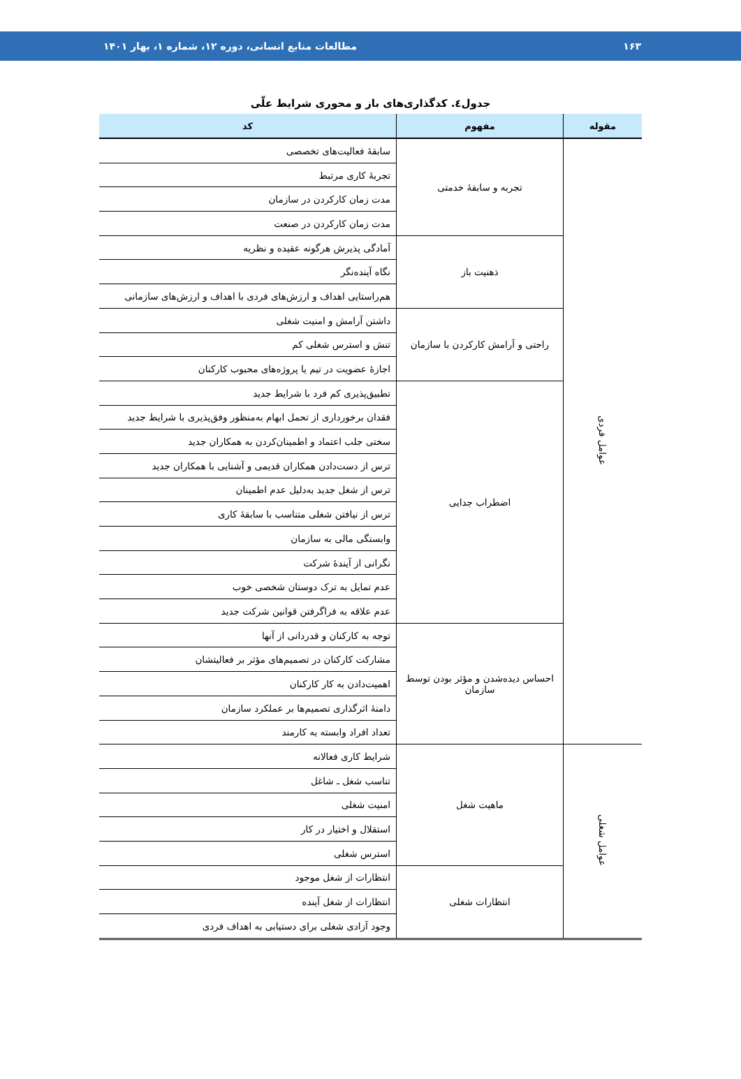۱۶۳ مطالعات منابع انسانی، دوره ۱۲، شماره ۱، بهار ۱۴۰۱
جدول٤. کدگذاری‌های باز و محوری شرایط علّی
| مقوله | مفهوم | کد |
| --- | --- | --- |
| عوامل فردی | تجربه و سابقهٔ خدمتی | سابقهٔ فعالیت‌های تخصصی |
| | | تجربهٔ کاری مرتبط |
| | | مدت زمان کارکردن در سازمان |
| | | مدت زمان کارکردن در صنعت |
| | ذهنیت باز | آمادگی پذیرش هرگونه عقیده و نظریه |
| | | نگاه آینده‌نگر |
| | | هم‌راستایی اهداف و ارزش‌های فردی با اهداف و ارزش‌های سازمانی |
| | راحتی و آرامش کارکردن با سازمان | داشتن آرامش و امنیت شغلی |
| | | تنش و استرس شغلی کم |
| | | اجازهٔ عضویت در تیم یا پروژه‌های محبوب کارکنان |
| | اضطراب جدایی | تطبیق‌پذیری کم فرد با شرایط جدید |
| | | فقدان برخورداری از تحمل ابهام به‌منظور وفق‌پذیری با شرایط جدید |
| | | سختی جلب اعتماد و اطمینان‌کردن به همکاران جدید |
| | | ترس از دست‌دادن همکاران قدیمی و آشنایی با همکاران جدید |
| | | ترس از شغل جدید به‌دلیل عدم اطمینان |
| | | ترس از نیافتن شغلی متناسب با سابقهٔ کاری |
| | | وابستگی مالی به سازمان |
| | | نگرانی از آیندهٔ شرکت |
| | | عدم تمایل به ترک دوستان شخصی خوب |
| | | عدم علاقه به فراگرفتن قوانین شرکت جدید |
| | احساس دیده‌شدن و مؤثر بودن توسط سازمان | توجه به کارکنان و قدردانی از آنها |
| | | مشارکت کارکنان در تصمیم‌های مؤثر بر فعالیتشان |
| | | اهمیت‌دادن به کار کارکنان |
| | | دامنهٔ اثرگذاری تصمیم‌ها بر عملکرد سازمان |
| | | تعداد افراد وابسته به کارمند |
| عوامل شغلی | ماهیت شغل | شرایط کاری فعالانه |
| | | تناسب شغل ـ شاغل |
| | | امنیت شغلی |
| | | استقلال و اختیار در کار |
| | | استرس شغلی |
| | انتظارات شغلی | انتظارات از شغل موجود |
| | | انتظارات از شغل آینده |
| | | وجود آزادی شغلی برای دستیابی به اهداف فردی |